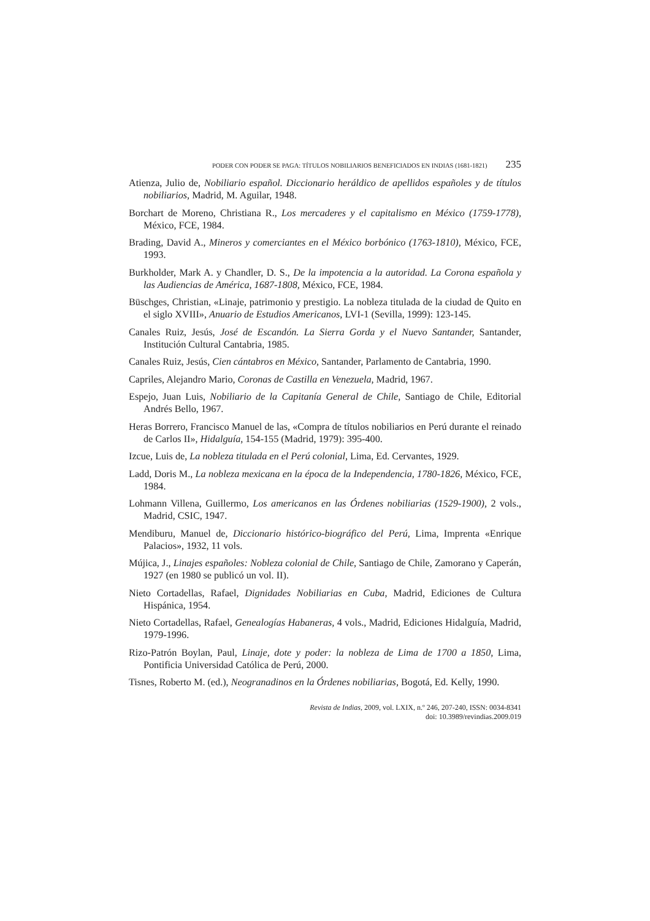PODER CON PODER SE PAGA: TÍTULOS NOBILIARIOS BENEFICIADOS EN INDIAS (1681-1821) 235
Atienza, Julio de, Nobiliario español. Diccionario heráldico de apellidos españoles y de títulos nobiliarios, Madrid, M. Aguilar, 1948.
Borchart de Moreno, Christiana R., Los mercaderes y el capitalismo en México (1759-1778), México, FCE, 1984.
Brading, David A., Mineros y comerciantes en el México borbónico (1763-1810), México, FCE, 1993.
Burkholder, Mark A. y Chandler, D. S., De la impotencia a la autoridad. La Corona española y las Audiencias de América, 1687-1808, México, FCE, 1984.
Büschges, Christian, «Linaje, patrimonio y prestigio. La nobleza titulada de la ciudad de Quito en el siglo XVIII», Anuario de Estudios Americanos, LVI-1 (Sevilla, 1999): 123-145.
Canales Ruiz, Jesús, José de Escandón. La Sierra Gorda y el Nuevo Santander, Santander, Institución Cultural Cantabria, 1985.
Canales Ruiz, Jesús, Cien cántabros en México, Santander, Parlamento de Cantabria, 1990.
Capriles, Alejandro Mario, Coronas de Castilla en Venezuela, Madrid, 1967.
Espejo, Juan Luis, Nobiliario de la Capitanía General de Chile, Santiago de Chile, Editorial Andrés Bello, 1967.
Heras Borrero, Francisco Manuel de las, «Compra de títulos nobiliarios en Perú durante el reinado de Carlos II», Hidalguía, 154-155 (Madrid, 1979): 395-400.
Izcue, Luis de, La nobleza titulada en el Perú colonial, Lima, Ed. Cervantes, 1929.
Ladd, Doris M., La nobleza mexicana en la época de la Independencia, 1780-1826, México, FCE, 1984.
Lohmann Villena, Guillermo, Los americanos en las Órdenes nobiliarias (1529-1900), 2 vols., Madrid, CSIC, 1947.
Mendiburu, Manuel de, Diccionario histórico-biográfico del Perú, Lima, Imprenta «Enrique Palacios», 1932, 11 vols.
Mújica, J., Linajes españoles: Nobleza colonial de Chile, Santiago de Chile, Zamorano y Caperán, 1927 (en 1980 se publicó un vol. II).
Nieto Cortadellas, Rafael, Dignidades Nobiliarias en Cuba, Madrid, Ediciones de Cultura Hispánica, 1954.
Nieto Cortadellas, Rafael, Genealogías Habaneras, 4 vols., Madrid, Ediciones Hidalguía, Madrid, 1979-1996.
Rizo-Patrón Boylan, Paul, Linaje, dote y poder: la nobleza de Lima de 1700 a 1850, Lima, Pontificia Universidad Católica de Perú, 2000.
Tisnes, Roberto M. (ed.), Neogranadinos en la Órdenes nobiliarias, Bogotá, Ed. Kelly, 1990.
Revista de Indias, 2009, vol. LXIX, n.º 246, 207-240, ISSN: 0034-8341
doi: 10.3989/revindias.2009.019